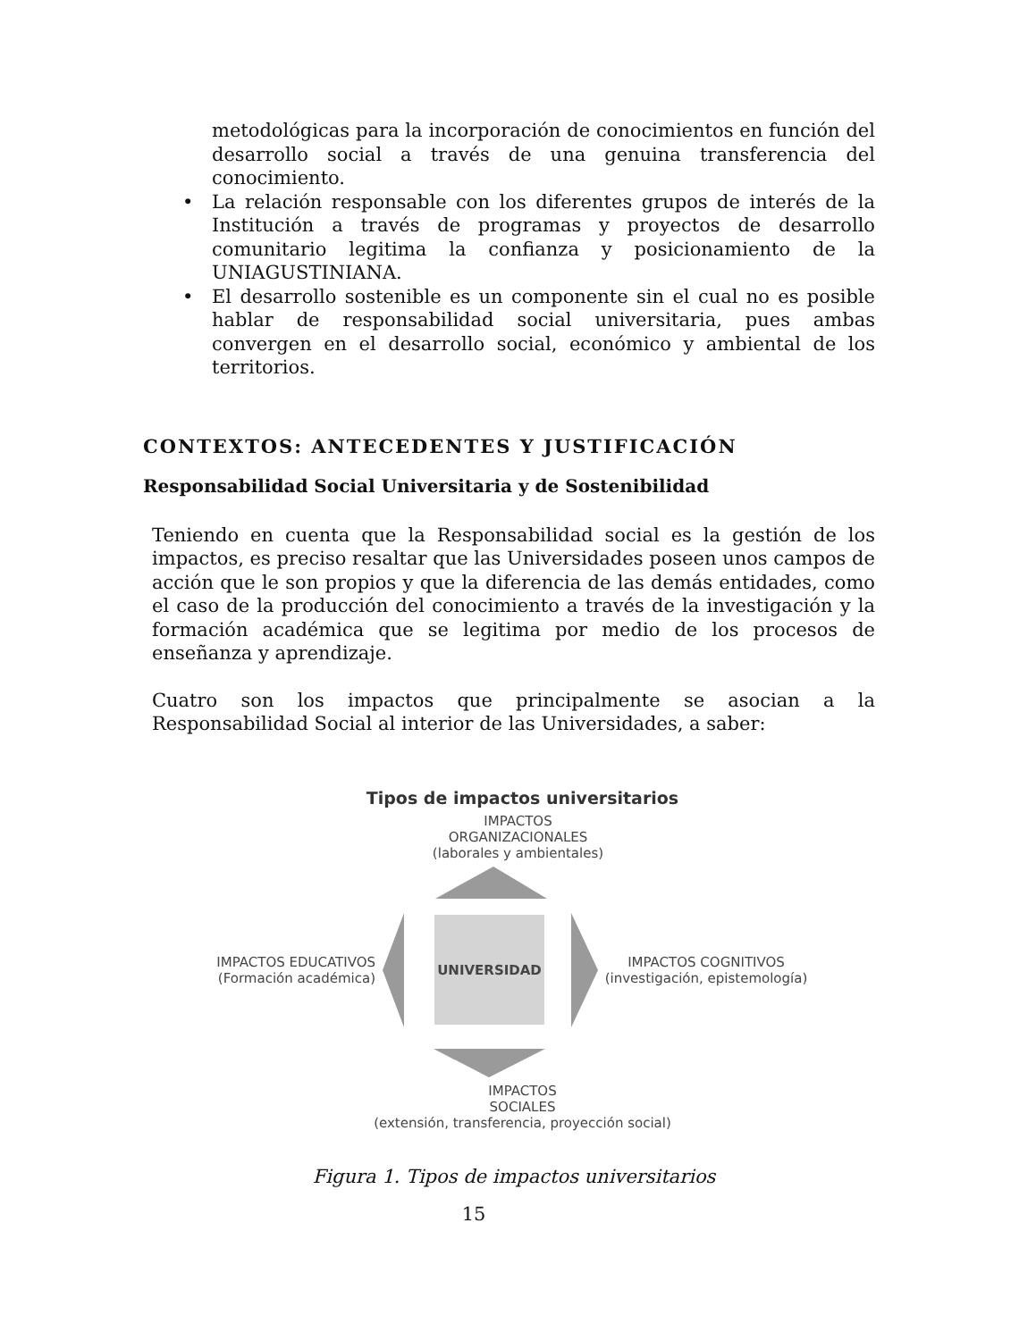metodológicas para la incorporación de conocimientos en función del desarrollo social a través de una genuina transferencia del conocimiento.
• La relación responsable con los diferentes grupos de interés de la Institución a través de programas y proyectos de desarrollo comunitario legitima la confianza y posicionamiento de la UNIAGUSTINIANA.
• El desarrollo sostenible es un componente sin el cual no es posible hablar de responsabilidad social universitaria, pues ambas convergen en el desarrollo social, económico y ambiental de los territorios.
CONTEXTOS: ANTECEDENTES Y JUSTIFICACIÓN
Responsabilidad Social Universitaria y de Sostenibilidad
Teniendo en cuenta que la Responsabilidad social es la gestión de los impactos, es preciso resaltar que las Universidades poseen unos campos de acción que le son propios y que la diferencia de las demás entidades, como el caso de la producción del conocimiento a través de la investigación y la formación académica que se legitima por medio de los procesos de enseñanza y aprendizaje.
Cuatro son los impactos que principalmente se asocian a la Responsabilidad Social al interior de las Universidades, a saber:
Tipos de impactos universitarios
IMPACTOS
ORGANIZACIONALES
(laborales y ambientales)
IMPACTOS EDUCATIVOS
(Formación académica)
UNIVERSIDAD
IMPACTOS COGNITIVOS
(investigación, epistemología)
IMPACTOS
SOCIALES
(extensión, transferencia, proyección social)
Figura 1. Tipos de impactos universitarios
15